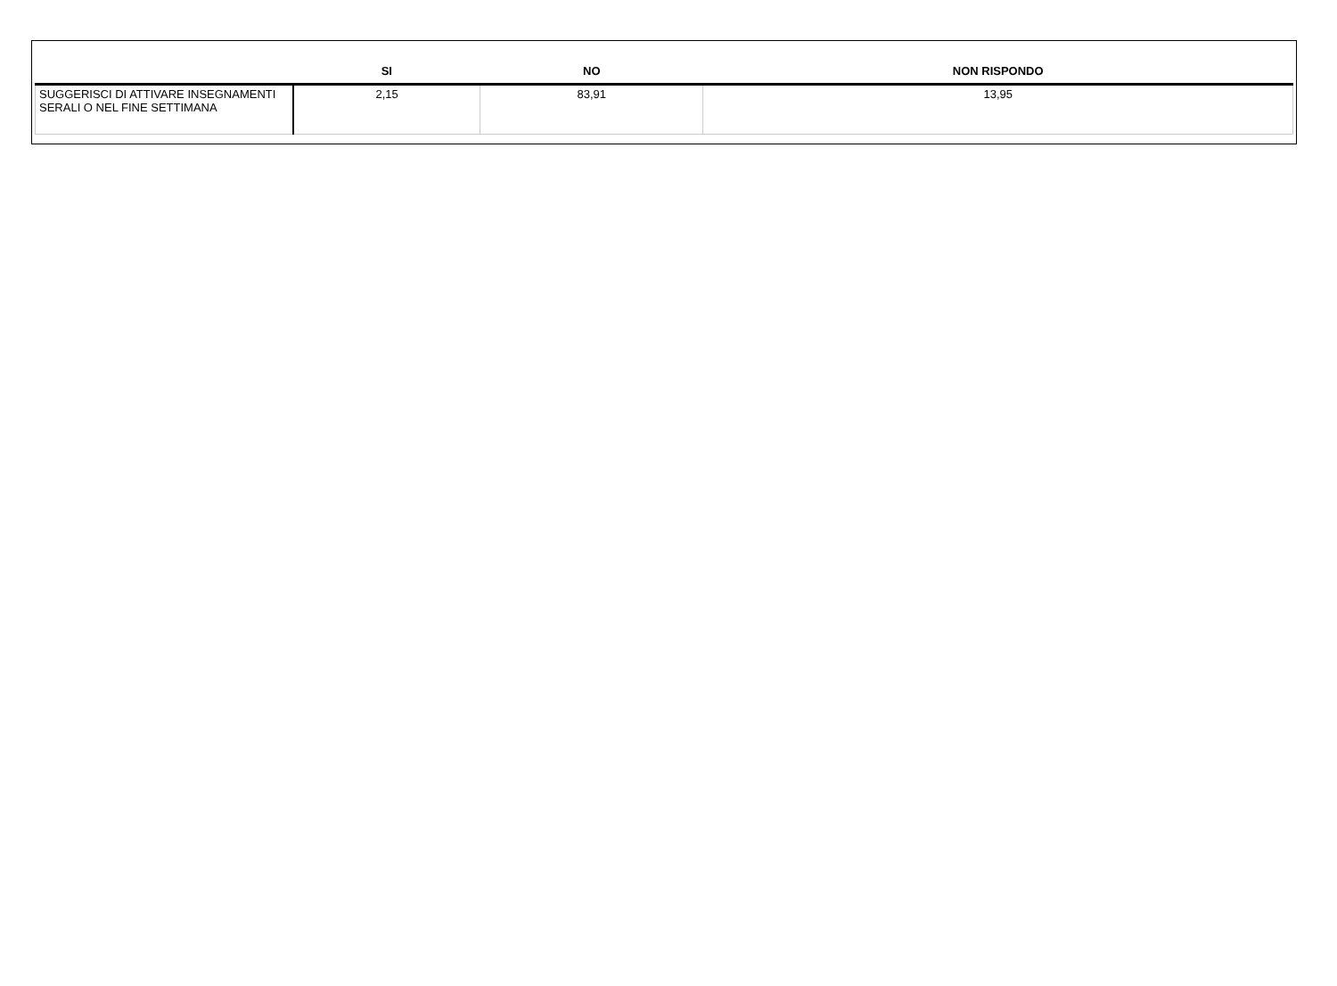| | SI | NO | NON RISPONDO |
| --- | --- | --- | --- |
| SUGGERISCI DI ATTIVARE INSEGNAMENTI SERALI O NEL FINE SETTIMANA | 2,15 | 83,91 | 13,95 |